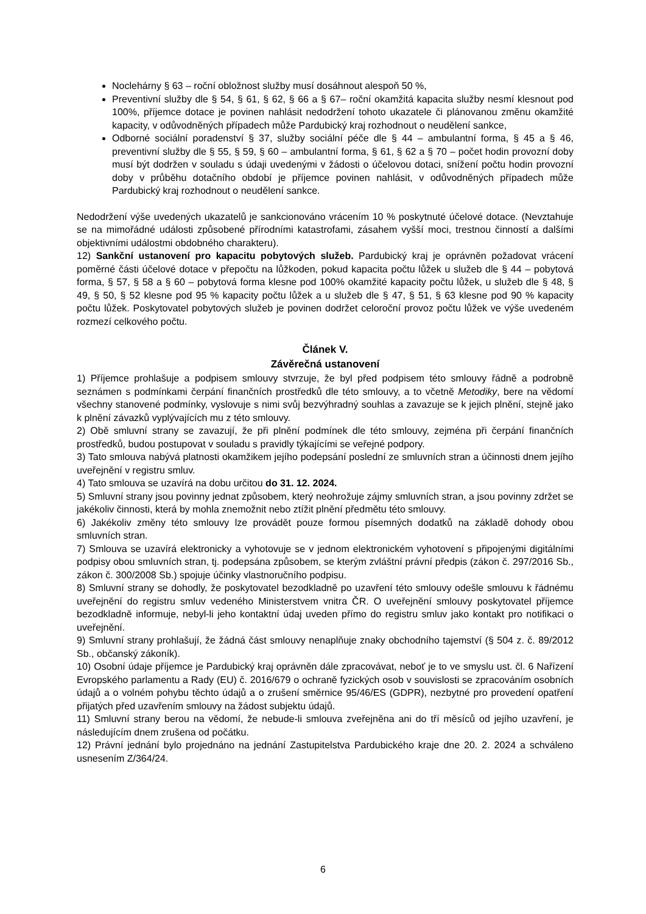Noclehárny § 63 – roční obložnost služby musí dosáhnout alespoň 50 %,
Preventivní služby dle § 54, § 61, § 62, § 66 a § 67– roční okamžitá kapacita služby nesmí klesnout pod 100%, příjemce dotace je povinen nahlásit nedodržení tohoto ukazatele či plánovanou změnu okamžité kapacity, v odůvodněných případech může Pardubický kraj rozhodnout o neudělení sankce,
Odborné sociální poradenství § 37, služby sociální péče dle § 44 – ambulantní forma, § 45 a § 46, preventivní služby dle § 55, § 59, § 60 – ambulantní forma, § 61, § 62 a § 70 – počet hodin provozní doby musí být dodržen v souladu s údaji uvedenými v žádosti o účelovou dotaci, snížení počtu hodin provozní doby v průběhu dotačního období je příjemce povinen nahlásit, v odůvodněných případech může Pardubický kraj rozhodnout o neudělení sankce.
Nedodržení výše uvedených ukazatelů je sankcionováno vrácením 10 % poskytnuté účelové dotace. (Nevztahuje se na mimořádné události způsobené přírodními katastrofami, zásahem vyšší moci, trestnou činností a dalšími objektivními událostmi obdobného charakteru).
12) Sankční ustanovení pro kapacitu pobytových služeb. Pardubický kraj je oprávněn požadovat vrácení poměrné části účelové dotace v přepočtu na lůžkoden, pokud kapacita počtu lůžek u služeb dle § 44 – pobytová forma, § 57, § 58 a § 60 – pobytová forma klesne pod 100% okamžité kapacity počtu lůžek, u služeb dle § 48, § 49, § 50, § 52 klesne pod 95 % kapacity počtu lůžek a u služeb dle § 47, § 51, § 63 klesne pod 90 % kapacity počtu lůžek. Poskytovatel pobytových služeb je povinen dodržet celoroční provoz počtu lůžek ve výše uvedeném rozmezí celkového počtu.
Článek V.
Závěrečná ustanovení
1) Příjemce prohlašuje a podpisem smlouvy stvrzuje, že byl před podpisem této smlouvy řádně a podrobně seznámen s podmínkami čerpání finančních prostředků dle této smlouvy, a to včetně Metodiky, bere na vědomí všechny stanovené podmínky, vyslovuje s nimi svůj bezvýhradný souhlas a zavazuje se k jejich plnění, stejně jako k plnění závazků vyplývajících mu z této smlouvy.
2) Obě smluvní strany se zavazují, že při plnění podmínek dle této smlouvy, zejména při čerpání finančních prostředků, budou postupovat v souladu s pravidly týkajícími se veřejné podpory.
3) Tato smlouva nabývá platnosti okamžikem jejího podepsání poslední ze smluvních stran a účinnosti dnem jejího uveřejnění v registru smluv.
4) Tato smlouva se uzavírá na dobu určitou do 31. 12. 2024.
5) Smluvní strany jsou povinny jednat způsobem, který neohrožuje zájmy smluvních stran, a jsou povinny zdržet se jakékoliv činnosti, která by mohla znemožnit nebo ztížit plnění předmětu této smlouvy.
6) Jakékoliv změny této smlouvy lze provádět pouze formou písemných dodatků na základě dohody obou smluvních stran.
7) Smlouva se uzavírá elektronicky a vyhotovuje se v jednom elektronickém vyhotovení s připojenými digitálními podpisy obou smluvních stran, tj. podepsána způsobem, se kterým zvláštní právní předpis (zákon č. 297/2016 Sb., zákon č. 300/2008 Sb.) spojuje účinky vlastnoručního podpisu.
8) Smluvní strany se dohodly, že poskytovatel bezodkladně po uzavření této smlouvy odešle smlouvu k řádnému uveřejnění do registru smluv vedeného Ministerstvem vnitra ČR. O uveřejnění smlouvy poskytovatel příjemce bezodkladně informuje, nebyl-li jeho kontaktní údaj uveden přímo do registru smluv jako kontakt pro notifikaci o uveřejnění.
9) Smluvní strany prohlašují, že žádná část smlouvy nenaplňuje znaky obchodního tajemství (§ 504 z. č. 89/2012 Sb., občanský zákoník).
10) Osobní údaje příjemce je Pardubický kraj oprávněn dále zpracovávat, neboť je to ve smyslu ust. čl. 6 Nařízení Evropského parlamentu a Rady (EU) č. 2016/679 o ochraně fyzických osob v souvislosti se zpracováním osobních údajů a o volném pohybu těchto údajů a o zrušení směrnice 95/46/ES (GDPR), nezbytné pro provedení opatření přijatých před uzavřením smlouvy na žádost subjektu údajů.
11) Smluvní strany berou na vědomí, že nebude-li smlouva zveřejněna ani do tří měsíců od jejího uzavření, je následujícím dnem zrušena od počátku.
12) Právní jednání bylo projednáno na jednání Zastupitelstva Pardubického kraje dne 20. 2. 2024 a schváleno usnesením Z/364/24.
6